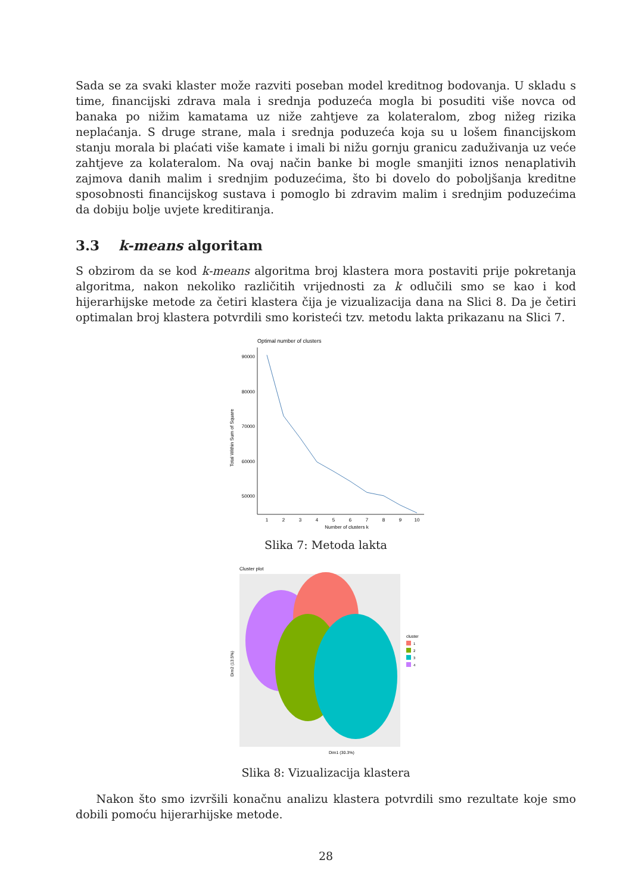Sada se za svaki klaster može razviti poseban model kreditnog bodovanja. U skladu s time, financijski zdrava mala i srednja poduzeća mogla bi posuditi više novca od banaka po nižim kamatama uz niže zahtjeve za kolateralom, zbog nižeg rizika neplaćanja. S druge strane, mala i srednja poduzeća koja su u lošem financijskom stanju morala bi plaćati više kamate i imali bi nižu gornju granicu zaduživanja uz veće zahtjeve za kolateralom. Na ovaj način banke bi mogle smanjiti iznos nenaplativih zajmova danih malim i srednjim poduzećima, što bi dovelo do poboljšanja kreditne sposobnosti financijskog sustava i pomoglo bi zdravim malim i srednjim poduzećima da dobiju bolje uvjete kreditiranja.
3.3 k-means algoritam
S obzirom da se kod k-means algoritma broj klastera mora postaviti prije pokretanja algoritma, nakon nekoliko različitih vrijednosti za k odlučili smo se kao i kod hijerarhijske metode za četiri klastera čija je vizualizacija dana na Slici 8. Da je četiri optimalan broj klastera potvrdili smo koristeći tzv. metodu lakta prikazanu na Slici 7.
Optimal number of clusters
90000
80000
70000
60000
50000
1
2
3
4
5
6
7
8
9
10
Number of clusters k
Total Within Sum of Square
Slika 7: Metoda lakta
Cluster plot
Dim1 (30.3%)
cluster
1
2
3
4
Dim2 (13.5%)
Slika 8: Vizualizacija klastera
Nakon što smo izvršili konačnu analizu klastera potvrdili smo rezultate koje smo dobili pomoću hijerarhijske metode.
28